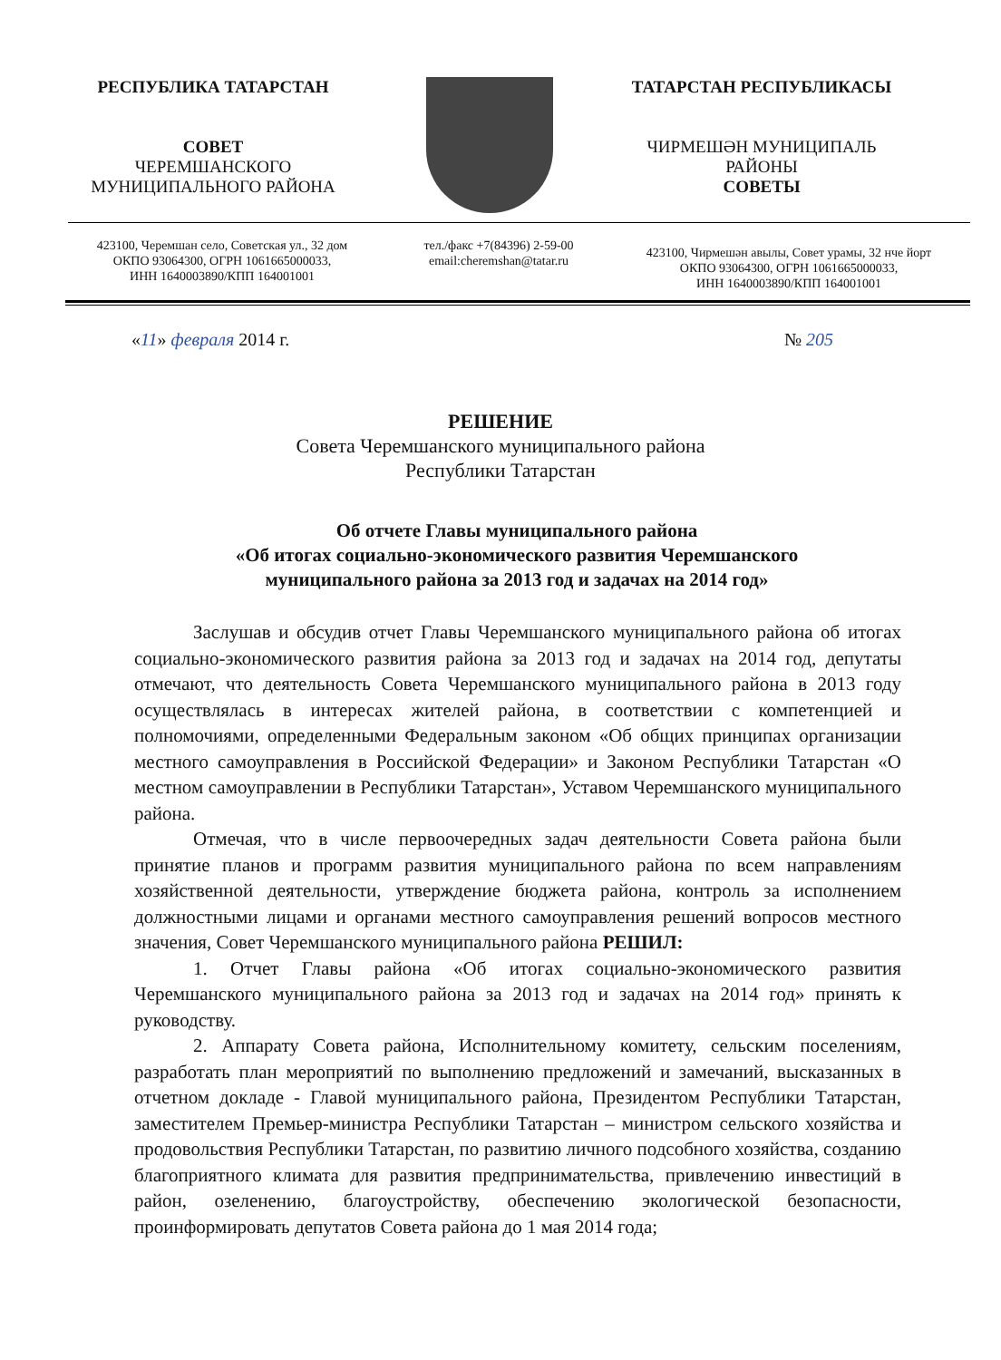РЕСПУБЛИКА ТАТАРСТАН
СОВЕТ
ЧЕРЕМШАНСКОГО
МУНИЦИПАЛЬНОГО РАЙОНА
ТАТАРСТАН РЕСПУБЛИКАСЫ
ЧИРМЕШӘН МУНИЦИПАЛЬ
РАЙОНЫ
СОВЕТЫ
423100, Черемшан село, Советская ул., 32 дом
ОКПО 93064300, ОГРН 1061665000033,
ИНН 1640003890/КПП 164001001
тел./факс +7(84396) 2-59-00
email:cheremshan@tatar.ru
423100, Чирмешән авылы, Совет урамы, 32 нче йорт
ОКПО 93064300, ОГРН 1061665000033,
ИНН 1640003890/КПП 164001001
«11» февраля 2014 г. № 205
РЕШЕНИЕ
Совета Черемшанского муниципального района
Республики Татарстан
Об отчете Главы муниципального района
«Об итогах социально-экономического развития Черемшанского муниципального района за 2013 год и задачах на 2014 год»
Заслушав и обсудив отчет Главы Черемшанского муниципального района об итогах социально-экономического развития района за 2013 год и задачах на 2014 год, депутаты отмечают, что деятельность Совета Черемшанского муниципального района в 2013 году осуществлялась в интересах жителей района, в соответствии с компетенцией и полномочиями, определенными Федеральным законом «Об общих принципах организации местного самоуправления в Российской Федерации» и Законом Республики Татарстан «О местном самоуправлении в Республики Татарстан», Уставом Черемшанского муниципального района.
Отмечая, что в числе первоочередных задач деятельности Совета района были принятие планов и программ развития муниципального района по всем направлениям хозяйственной деятельности, утверждение бюджета района, контроль за исполнением должностными лицами и органами местного самоуправления решений вопросов местного значения, Совет Черемшанского муниципального района РЕШИЛ:
1. Отчет Главы района «Об итогах социально-экономического развития Черемшанского муниципального района за 2013 год и задачах на 2014 год» принять к руководству.
2. Аппарату Совета района, Исполнительному комитету, сельским поселениям, разработать план мероприятий по выполнению предложений и замечаний, высказанных в отчетном докладе - Главой муниципального района, Президентом Республики Татарстан, заместителем Премьер-министра Республики Татарстан – министром сельского хозяйства и продовольствия Республики Татарстан, по развитию личного подсобного хозяйства, созданию благоприятного климата для развития предпринимательства, привлечению инвестиций в район, озеленению, благоустройству, обеспечению экологической безопасности, проинформировать депутатов Совета района до 1 мая 2014 года;